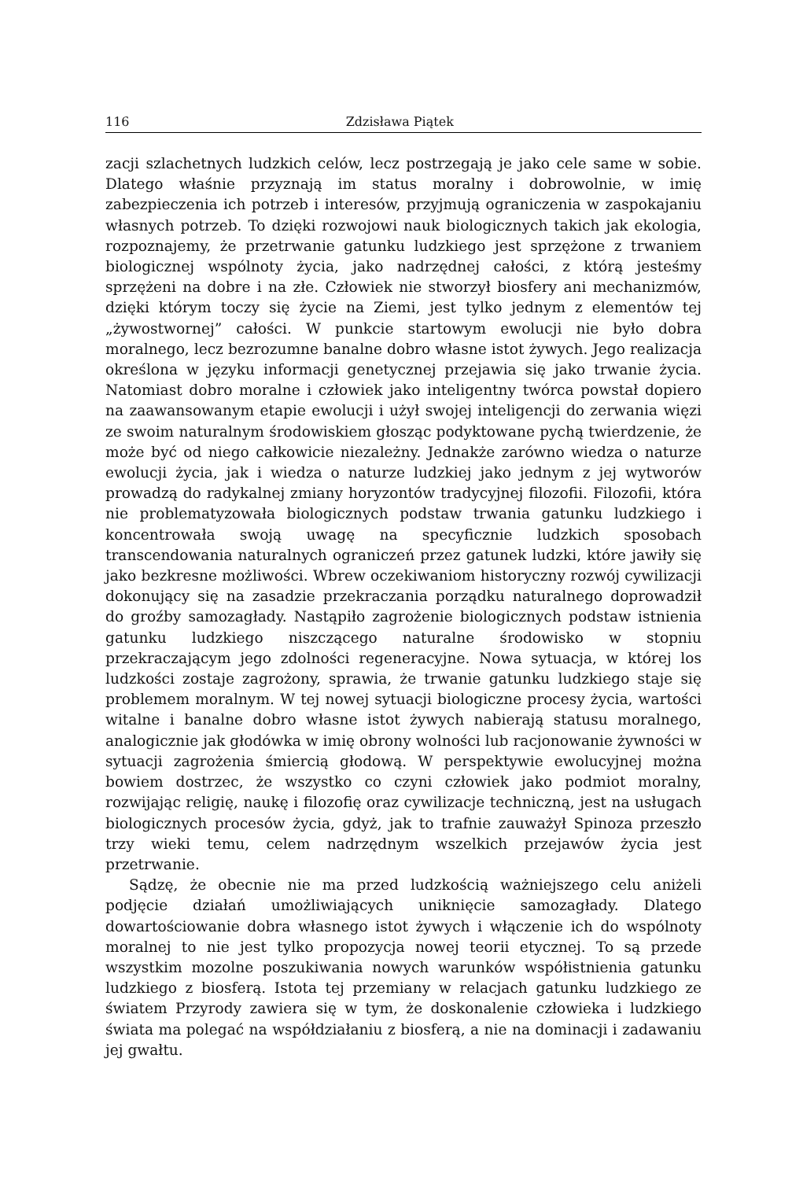116 Zdzisława Piątek
zacji szlachetnych ludzkich celów, lecz postrzegają je jako cele same w sobie. Dlatego właśnie przyznają im status moralny i dobrowolnie, w imię zabezpieczenia ich potrzeb i interesów, przyjmują ograniczenia w zaspokajaniu własnych potrzeb. To dzięki rozwojowi nauk biologicznych takich jak ekologia, rozpoznajemy, że przetrwanie gatunku ludzkiego jest sprzężone z trwaniem biologicznej wspólnoty życia, jako nadrzędnej całości, z którą jesteśmy sprzężeni na dobre i na złe. Człowiek nie stworzył biosfery ani mechanizmów, dzięki którym toczy się życie na Ziemi, jest tylko jednym z elementów tej „żywostwornej” całości. W punkcie startowym ewolucji nie było dobra moralnego, lecz bezrozumne banalne dobro własne istot żywych. Jego realizacja określona w języku informacji genetycznej przejawia się jako trwanie życia. Natomiast dobro moralne i człowiek jako inteligentny twórca powstał dopiero na zaawansowanym etapie ewolucji i użył swojej inteligencji do zerwania więzi ze swoim naturalnym środowiskiem głosząc podyktowane pychą twierdzenie, że może być od niego całkowicie niezależny. Jednakże zarówno wiedza o naturze ewolucji życia, jak i wiedza o naturze ludzkiej jako jednym z jej wytworów prowadzą do radykalnej zmiany horyzontów tradycyjnej filozofii. Filozofii, która nie problematyzowała biologicznych podstaw trwania gatunku ludzkiego i koncentrowała swoją uwagę na specyficznie ludzkich sposobach transcendowania naturalnych ograniczeń przez gatunek ludzki, które jawiły się jako bezkresne możliwości. Wbrew oczekiwaniom historyczny rozwój cywilizacji dokonujący się na zasadzie przekraczania porządku naturalnego doprowadził do groźby samozagłady. Nastąpiło zagrożenie biologicznych podstaw istnienia gatunku ludzkiego niszczącego naturalne środowisko w stopniu przekraczającym jego zdolności regeneracyjne. Nowa sytuacja, w której los ludzkości zostaje zagrożony, sprawia, że trwanie gatunku ludzkiego staje się problemem moralnym. W tej nowej sytuacji biologiczne procesy życia, wartości witalne i banalne dobro własne istot żywych nabierają statusu moralnego, analogicznie jak głodówka w imię obrony wolności lub racjonowanie żywności w sytuacji zagrożenia śmiercią głodową. W perspektywie ewolucyjnej można bowiem dostrzec, że wszystko co czyni człowiek jako podmiot moralny, rozwijając religię, naukę i filozofię oraz cywilizacje techniczną, jest na usługach biologicznych procesów życia, gdyż, jak to trafnie zauważył Spinoza przeszło trzy wieki temu, celem nadrzędnym wszelkich przejawów życia jest przetrwanie.
Sądzę, że obecnie nie ma przed ludzkością ważniejszego celu aniżeli podjęcie działań umożliwiających uniknięcie samozagłady. Dlatego dowartościowanie dobra własnego istot żywych i włączenie ich do wspólnoty moralnej to nie jest tylko propozycja nowej teorii etycznej. To są przede wszystkim mozolne poszukiwania nowych warunków współistnienia gatunku ludzkiego z biosferą. Istota tej przemiany w relacjach gatunku ludzkiego ze światem Przyrody zawiera się w tym, że doskonalenie człowieka i ludzkiego świata ma polegać na współdziałaniu z biosferą, a nie na dominacji i zadawaniu jej gwałtu.